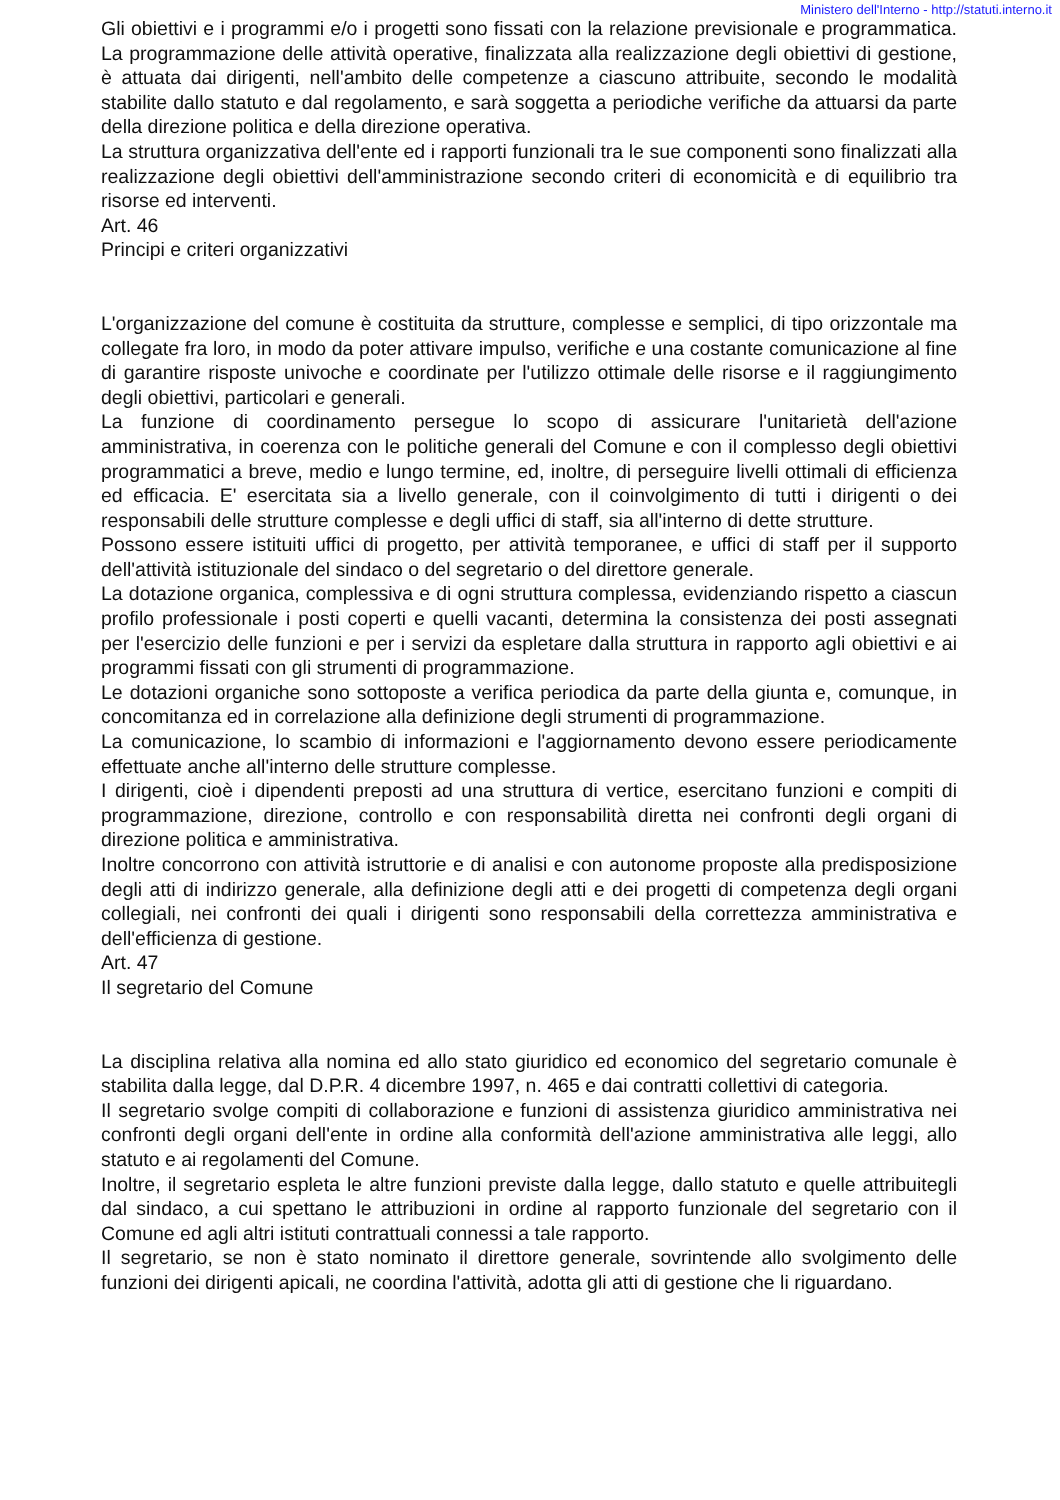Ministero dell'Interno - http://statuti.interno.it
Gli obiettivi e i programmi e/o i progetti sono fissati con la relazione previsionale e programmatica. La programmazione delle attività operative, finalizzata alla realizzazione degli obiettivi di gestione, è attuata dai dirigenti, nell'ambito delle competenze a ciascuno attribuite, secondo le modalità stabilite dallo statuto e dal regolamento, e sarà soggetta a periodiche verifiche da attuarsi da parte della direzione politica e della direzione operativa.
La struttura organizzativa dell'ente ed i rapporti funzionali tra le sue componenti sono finalizzati alla realizzazione degli obiettivi dell'amministrazione secondo criteri di economicità e di equilibrio tra risorse ed interventi.
Art. 46
Principi e criteri organizzativi
L'organizzazione del comune è costituita da strutture, complesse e semplici, di tipo orizzontale ma collegate fra loro, in modo da poter attivare impulso, verifiche e una costante comunicazione al fine di garantire risposte univoche e coordinate per l'utilizzo ottimale delle risorse e il raggiungimento degli obiettivi, particolari e generali.
La funzione di coordinamento persegue lo scopo di assicurare l'unitarietà dell'azione amministrativa, in coerenza con le politiche generali del Comune e con il complesso degli obiettivi programmatici a breve, medio e lungo termine, ed, inoltre, di perseguire livelli ottimali di efficienza ed efficacia. E' esercitata sia a livello generale, con il coinvolgimento di tutti i dirigenti o dei responsabili delle strutture complesse e degli uffici di staff, sia all'interno di dette strutture.
Possono essere istituiti uffici di progetto, per attività temporanee, e uffici di staff per il supporto dell'attività istituzionale del sindaco o del segretario o del direttore generale.
La dotazione organica, complessiva e di ogni struttura complessa, evidenziando rispetto a ciascun profilo professionale i posti coperti e quelli vacanti, determina la consistenza dei posti assegnati per l'esercizio delle funzioni e per i servizi da espletare dalla struttura in rapporto agli obiettivi e ai programmi fissati con gli strumenti di programmazione.
Le dotazioni organiche sono sottoposte a verifica periodica da parte della giunta e, comunque, in concomitanza ed in correlazione alla definizione degli strumenti di programmazione.
La comunicazione, lo scambio di informazioni e l'aggiornamento devono essere periodicamente effettuate anche all'interno delle strutture complesse.
I dirigenti, cioè i dipendenti preposti ad una struttura di vertice, esercitano funzioni e compiti di programmazione, direzione, controllo e con responsabilità diretta nei confronti degli organi di direzione politica e amministrativa.
Inoltre concorrono con attività istruttorie e di analisi e con autonome proposte alla predisposizione degli atti di indirizzo generale, alla definizione degli atti e dei progetti di competenza degli organi collegiali, nei confronti dei quali i dirigenti sono responsabili della correttezza amministrativa e dell'efficienza di gestione.
Art. 47
Il segretario del Comune
La disciplina relativa alla nomina ed allo stato giuridico ed economico del segretario comunale è stabilita dalla legge, dal D.P.R. 4 dicembre 1997, n. 465 e dai contratti collettivi di categoria.
Il segretario svolge compiti di collaborazione e funzioni di assistenza giuridico amministrativa nei confronti degli organi dell'ente in ordine alla conformità dell'azione amministrativa alle leggi, allo statuto e ai regolamenti del Comune.
Inoltre, il segretario espleta le altre funzioni previste dalla legge, dallo statuto e quelle attribuitegli dal sindaco, a cui spettano le attribuzioni in ordine al rapporto funzionale del segretario con il Comune ed agli altri istituti contrattuali connessi a tale rapporto.
Il segretario, se non è stato nominato il direttore generale, sovrintende allo svolgimento delle funzioni dei dirigenti apicali, ne coordina l'attività, adotta gli atti di gestione che li riguardano.